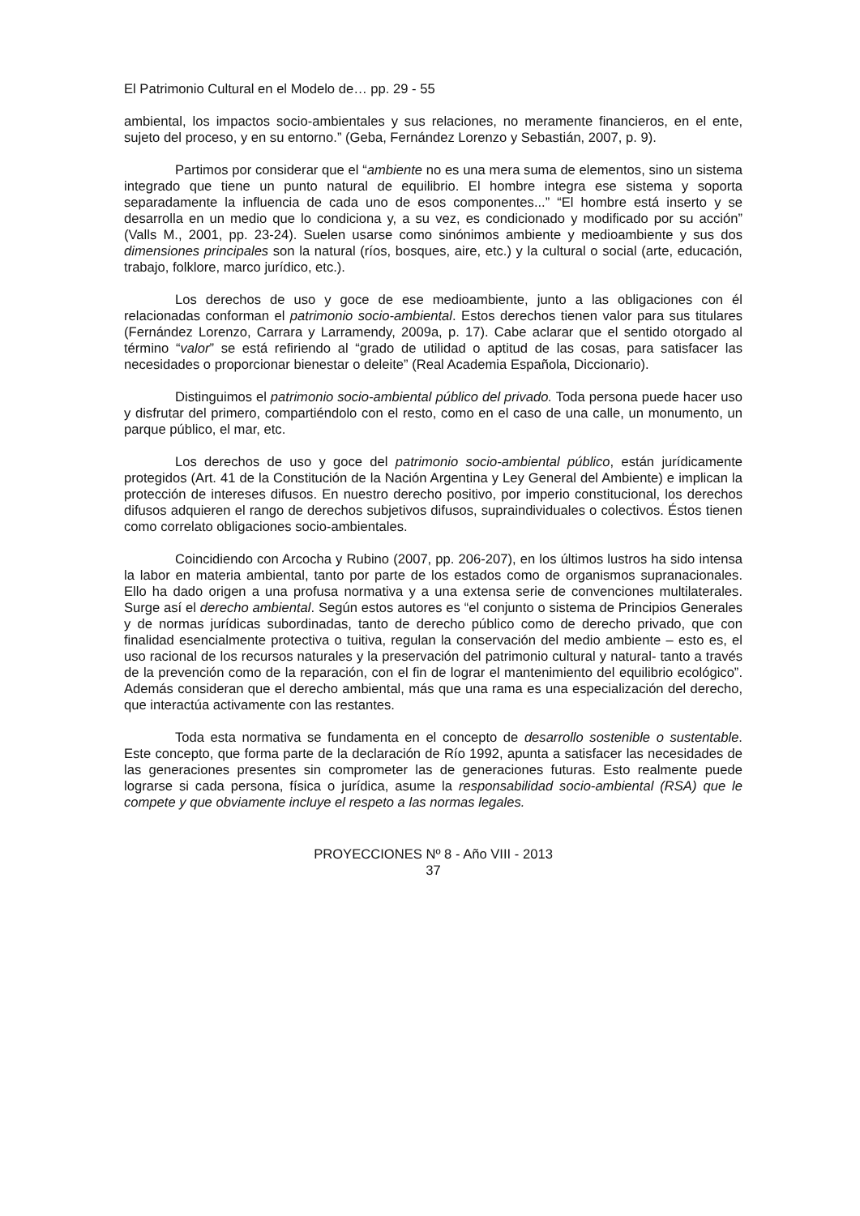El Patrimonio Cultural en el Modelo de… pp. 29 - 55
ambiental, los impactos socio-ambientales y sus relaciones, no meramente financieros, en el ente, sujeto del proceso, y en su entorno.” (Geba, Fernández Lorenzo y Sebastián, 2007, p. 9).
Partimos por considerar que el “ambiente no es una mera suma de elementos, sino un sistema integrado que tiene un punto natural de equilibrio. El hombre integra ese sistema y soporta separadamente la influencia de cada uno de esos componentes...” “El hombre está inserto y se desarrolla en un medio que lo condiciona y, a su vez, es condicionado y modificado por su acción” (Valls M., 2001, pp. 23-24). Suelen usarse como sinónimos ambiente y medioambiente y sus dos dimensiones principales son la natural (ríos, bosques, aire, etc.) y la cultural o social (arte, educación, trabajo, folklore, marco jurídico, etc.).
Los derechos de uso y goce de ese medioambiente, junto a las obligaciones con él relacionadas conforman el patrimonio socio-ambiental. Estos derechos tienen valor para sus titulares (Fernández Lorenzo, Carrara y Larramendy, 2009a, p. 17). Cabe aclarar que el sentido otorgado al término “valor” se está refiriendo al “grado de utilidad o aptitud de las cosas, para satisfacer las necesidades o proporcionar bienestar o deleite” (Real Academia Española, Diccionario).
Distinguimos el patrimonio socio-ambiental público del privado. Toda persona puede hacer uso y disfrutar del primero, compartiéndolo con el resto, como en el caso de una calle, un monumento, un parque público, el mar, etc.
Los derechos de uso y goce del patrimonio socio-ambiental público, están jurídicamente protegidos (Art. 41 de la Constitución de la Nación Argentina y Ley General del Ambiente) e implican la protección de intereses difusos. En nuestro derecho positivo, por imperio constitucional, los derechos difusos adquieren el rango de derechos subjetivos difusos, supraindividuales o colectivos. Éstos tienen como correlato obligaciones socio-ambientales.
Coincidiendo con Arcocha y Rubino (2007, pp. 206-207), en los últimos lustros ha sido intensa la labor en materia ambiental, tanto por parte de los estados como de organismos supranacionales. Ello ha dado origen a una profusa normativa y a una extensa serie de convenciones multilaterales. Surge así el derecho ambiental. Según estos autores es “el conjunto o sistema de Principios Generales y de normas jurídicas subordinadas, tanto de derecho público como de derecho privado, que con finalidad esencialmente protectiva o tuitiva, regulan la conservación del medio ambiente – esto es, el uso racional de los recursos naturales y la preservación del patrimonio cultural y natural- tanto a través de la prevención como de la reparación, con el fin de lograr el mantenimiento del equilibrio ecológico”. Además consideran que el derecho ambiental, más que una rama es una especialización del derecho, que interactúa activamente con las restantes.
Toda esta normativa se fundamenta en el concepto de desarrollo sostenible o sustentable. Este concepto, que forma parte de la declaración de Río 1992, apunta a satisfacer las necesidades de las generaciones presentes sin comprometer las de generaciones futuras. Esto realmente puede lograrse si cada persona, física o jurídica, asume la responsabilidad socio-ambiental (RSA) que le compete y que obviamente incluye el respeto a las normas legales.
PROYECCIONES Nº 8 - Año VIII - 2013
37